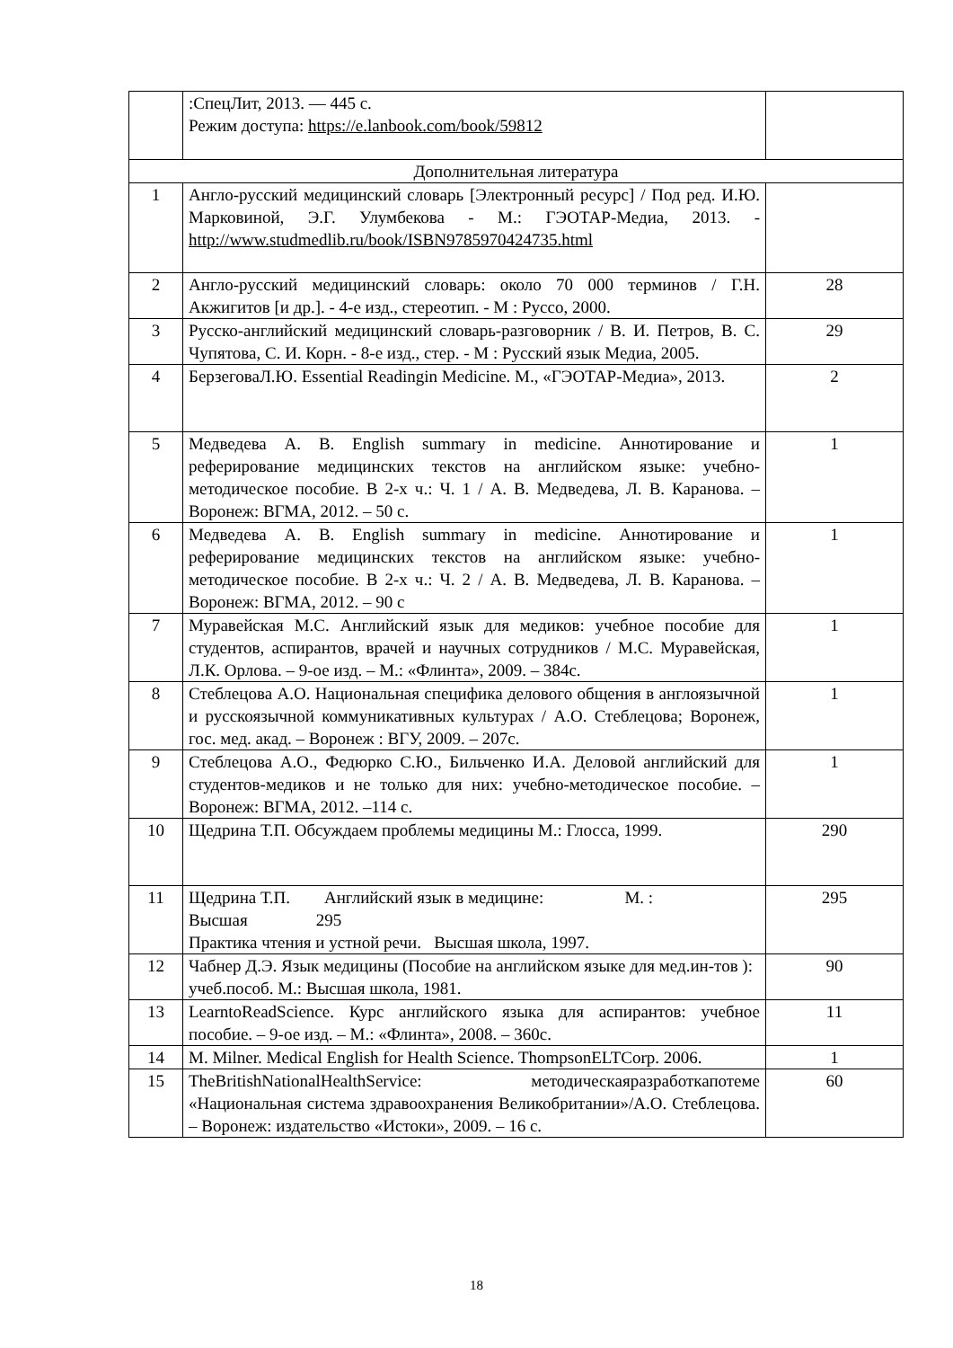| | :СпецЛит, 2013. — 445 с. Режим доступа: https://e.lanbook.com/book/59812 | |
| Дополнительная литература | | |
| 1 | Англо-русский медицинский словарь [Электронный ресурс] / Под ред. И.Ю. Марковиной, Э.Г. Улумбекова - М.: ГЭОТАР-Медиа, 2013. - http://www.studmedlib.ru/book/ISBN9785970424735.html | |
| 2 | Англо-русский медицинский словарь: около 70 000 терминов / Г.Н. Акжигитов [и др.]. - 4-е изд., стереотип. - М : Руссо, 2000. | 28 |
| 3 | Русско-английский медицинский словарь-разговорник / В. И. Петров, В. С. Чупятова, С. И. Корн. - 8-е изд., стер. - М : Русский язык Медиа, 2005. | 29 |
| 4 | БерзеговаЛ.Ю. Essential Readingin Medicine. М., «ГЭОТАР-Медиа», 2013. | 2 |
| 5 | Медведева А. В. English summary in medicine. Аннотирование и реферирование медицинских текстов на английском языке: учебно-методическое пособие. В 2-х ч.: Ч. 1 / А. В. Медведева, Л. В. Каранова. – Воронеж: ВГМА, 2012. – 50 с. | 1 |
| 6 | Медведева А. В. English summary in medicine. Аннотирование и реферирование медицинских текстов на английском языке: учебно-методическое пособие. В 2-х ч.: Ч. 2 / А. В. Медведева, Л. В. Каранова. – Воронеж: ВГМА, 2012. – 90 с | 1 |
| 7 | Муравейская М.С. Английский язык для медиков: учебное пособие для студентов, аспирантов, врачей и научных сотрудников / М.С. Муравейская, Л.К. Орлова. – 9-ое изд. – М.: «Флинта», 2009. – 384с. | 1 |
| 8 | Стеблецова А.О. Национальная специфика делового общения в англоязычной и русскоязычной коммуникативных культурах / А.О. Стеблецова; Воронеж, гос. мед. акад. – Воронеж : ВГУ, 2009. – 207с. | 1 |
| 9 | Стеблецова А.О., Федюрко С.Ю., Бильченко И.А. Деловой английский для студентов-медиков и не только для них: учебно-методическое пособие. – Воронеж: ВГМА, 2012. –114 с. | 1 |
| 10 | Щедрина Т.П. Обсуждаем проблемы медицины М.: Глосса, 1999. | 290 |
| 11 | Щедрина Т.П. Английский язык в медицине: М. : Высшая 295 Практика чтения и устной речи. Высшая школа, 1997. | 295 |
| 12 | Чабнер Д.Э. Язык медицины (Пособие на английском языке для мед.ин-тов ): учеб.пособ. М.: Высшая школа, 1981. | 90 |
| 13 | LearntoReadScience. Курс английского языка для аспирантов: учебное пособие. – 9-ое изд. – М.: «Флинта», 2008. – 360с. | 11 |
| 14 | M. Milner. Medical English for Health Science. ThompsonELTCorp. 2006. | 1 |
| 15 | TheBritishNationalHealthService: методическаяразработкапотеме «Национальная система здравоохранения Великобритании»/А.О. Стеблецова. – Воронеж: издательство «Истоки», 2009. – 16 с. | 60 |
18